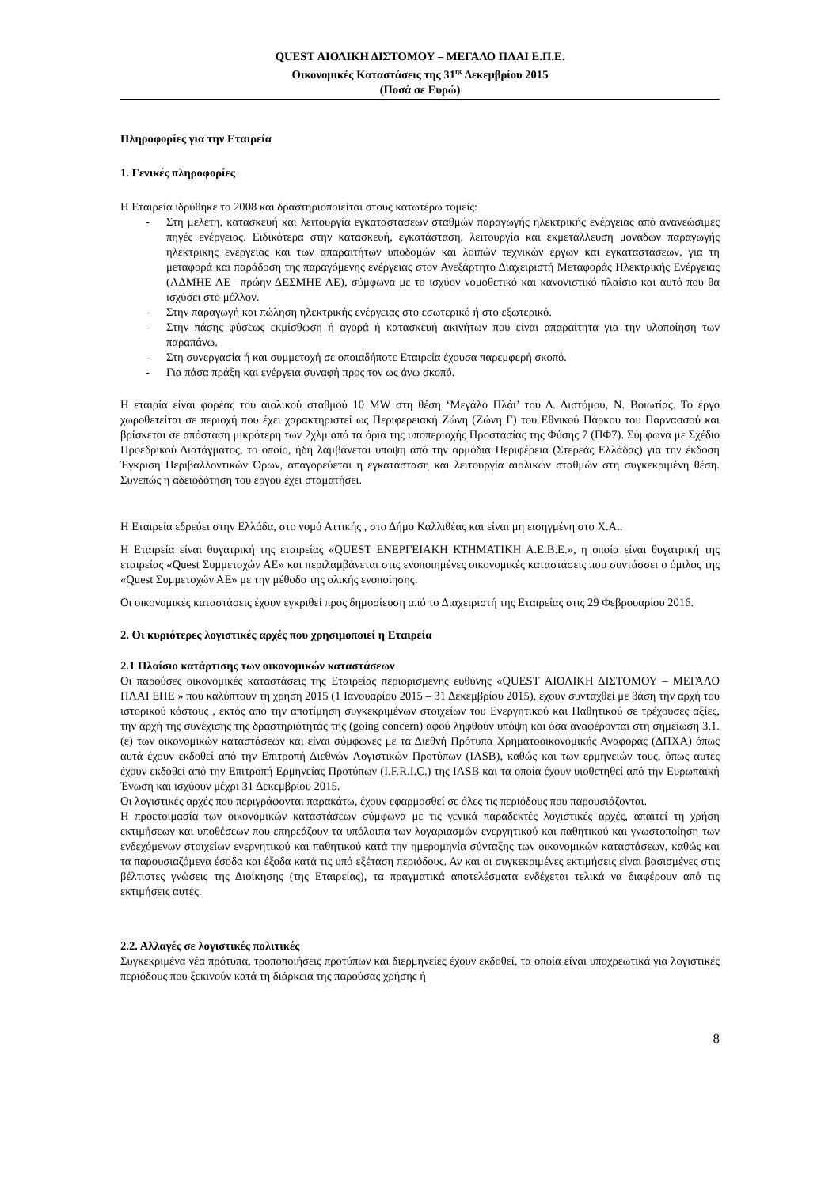QUEST ΑΙΟΛΙΚΗ ΔΙΣΤΟΜΟΥ – ΜΕΓΑΛΟ ΠΛΑΙ Ε.Π.Ε.
Οικονομικές Καταστάσεις της 31<sup>ης</sup> Δεκεμβρίου 2015
(Ποσά σε Ευρώ)
Πληροφορίες για την Εταιρεία
1. Γενικές πληροφορίες
Η Εταιρεία ιδρύθηκε το 2008 και δραστηριοποιείται στους κατωτέρω τομείς:
- Στη μελέτη, κατασκευή και λειτουργία εγκαταστάσεων σταθμών παραγωγής ηλεκτρικής ενέργειας από ανανεώσιμες πηγές ενέργειας. Ειδικότερα στην κατασκευή, εγκατάσταση, λειτουργία και εκμετάλλευση μονάδων παραγωγής ηλεκτρικής ενέργειας και των απαραιτήτων υποδομών και λοιπών τεχνικών έργων και εγκαταστάσεων, για τη μεταφορά και παράδοση της παραγόμενης ενέργειας στον Ανεξάρτητο Διαχειριστή Μεταφοράς Ηλεκτρικής Ενέργειας (ΑΔΜΗΕ ΑΕ –πρώην ΔΕΣΜΗΕ ΑΕ), σύμφωνα με το ισχύον νομοθετικό και κανονιστικό πλαίσιο και αυτό που θα ισχύσει στο μέλλον.
- Στην παραγωγή και πώληση ηλεκτρικής ενέργειας στο εσωτερικό ή στο εξωτερικό.
- Στην πάσης φύσεως εκμίσθωση ή αγορά ή κατασκευή ακινήτων που είναι απαραίτητα για την υλοποίηση των παραπάνω.
- Στη συνεργασία ή και συμμετοχή σε οποιαδήποτε Εταιρεία έχουσα παρεμφερή σκοπό.
- Για πάσα πράξη και ενέργεια συναφή προς τον ως άνω σκοπό.
Η εταιρία είναι φορέας του αιολικού σταθμού 10 MW στη θέση ‘Μεγάλο Πλάι’ του Δ. Διστόμου, Ν. Βοιωτίας. Το έργο χωροθετείται σε περιοχή που έχει χαρακτηριστεί ως Περιφερειακή Ζώνη (Ζώνη Γ) του Εθνικού Πάρκου του Παρνασσού και βρίσκεται σε απόσταση μικρότερη των 2χλμ από τα όρια της υποπεριοχής Προστασίας της Φύσης 7 (ΠΦ7). Σύμφωνα με Σχέδιο Προεδρικού Διατάγματος, το οποίο, ήδη λαμβάνεται υπόψη από την αρμόδια Περιφέρεια (Στερεάς Ελλάδας) για την έκδοση Έγκριση Περιβαλλοντικών Όρων, απαγορεύεται η εγκατάσταση και λειτουργία αιολικών σταθμών στη συγκεκριμένη θέση. Συνεπώς η αδειοδότηση του έργου έχει σταματήσει.
Η Εταιρεία εδρεύει στην Ελλάδα, στο νομό Αττικής , στο Δήμο Καλλιθέας και είναι μη εισηγμένη στο Χ.Α..
Η Εταιρεία είναι θυγατρική της εταιρείας «QUEST ΕΝΕΡΓΕΙΑΚΗ ΚΤΗΜΑΤΙΚΗ Α.Ε.Β.Ε.», η οποία είναι θυγατρική της εταιρείας «Quest Συμμετοχών ΑΕ» και περιλαμβάνεται στις ενοποιημένες οικονομικές καταστάσεις που συντάσσει ο όμιλος της «Quest Συμμετοχών ΑΕ» με την μέθοδο της ολικής ενοποίησης.
Οι οικονομικές καταστάσεις έχουν εγκριθεί προς δημοσίευση από το Διαχειριστή της Εταιρείας στις 29 Φεβρουαρίου 2016.
2. Οι κυριότερες λογιστικές αρχές που χρησιμοποιεί η Εταιρεία
2.1 Πλαίσιο κατάρτισης των οικονομικών καταστάσεων
Οι παρούσες οικονομικές καταστάσεις της Εταιρείας περιορισμένης ευθύνης «QUEST ΑΙΟΛΙΚΗ ΔΙΣΤΟΜΟΥ – ΜΕΓΑΛΟ ΠΛΑΙ ΕΠΕ » που καλύπτουν τη χρήση 2015 (1 Ιανουαρίου 2015 – 31 Δεκεμβρίου 2015), έχουν συνταχθεί με βάση την αρχή του ιστορικού κόστους , εκτός από την αποτίμηση συγκεκριμένων στοιχείων του Ενεργητικού και Παθητικού σε τρέχουσες αξίες, την αρχή της συνέχισης της δραστηριότητάς της (going concern) αφού ληφθούν υπόψη και όσα αναφέρονται στη σημείωση 3.1.(ε) των οικονομικών καταστάσεων και είναι σύμφωνες με τα Διεθνή Πρότυπα Χρηματοοικονομικής Αναφοράς (ΔΠΧΑ) όπως αυτά έχουν εκδοθεί από την Επιτροπή Διεθνών Λογιστικών Προτύπων (IASB), καθώς και των ερμηνειών τους, όπως αυτές έχουν εκδοθεί από την Επιτροπή Ερμηνείας Προτύπων (I.F.R.I.C.) της IASB και τα οποία έχουν υιοθετηθεί από την Ευρωπαϊκή Ένωση και ισχύουν μέχρι 31 Δεκεμβρίου 2015.
Οι λογιστικές αρχές που περιγράφονται παρακάτω, έχουν εφαρμοσθεί σε όλες τις περιόδους που παρουσιάζονται.
Η προετοιμασία των οικονομικών καταστάσεων σύμφωνα με τις γενικά παραδεκτές λογιστικές αρχές, απαιτεί τη χρήση εκτιμήσεων και υποθέσεων που επηρεάζουν τα υπόλοιπα των λογαριασμών ενεργητικού και παθητικού και γνωστοποίηση των ενδεχόμενων στοιχείων ενεργητικού και παθητικού κατά την ημερομηνία σύνταξης των οικονομικών καταστάσεων, καθώς και τα παρουσιαζόμενα έσοδα και έξοδα κατά τις υπό εξέταση περιόδους. Αν και οι συγκεκριμένες εκτιμήσεις είναι βασισμένες στις βέλτιστες γνώσεις της Διοίκησης (της Εταιρείας), τα πραγματικά αποτελέσματα ενδέχεται τελικά να διαφέρουν από τις εκτιμήσεις αυτές.
2.2. Αλλαγές σε λογιστικές πολιτικές
Συγκεκριμένα νέα πρότυπα, τροποποιήσεις προτύπων και διερμηνείες έχουν εκδοθεί, τα οποία είναι υποχρεωτικά για λογιστικές περιόδους που ξεκινούν κατά τη διάρκεια της παρούσας χρήσης ή
8